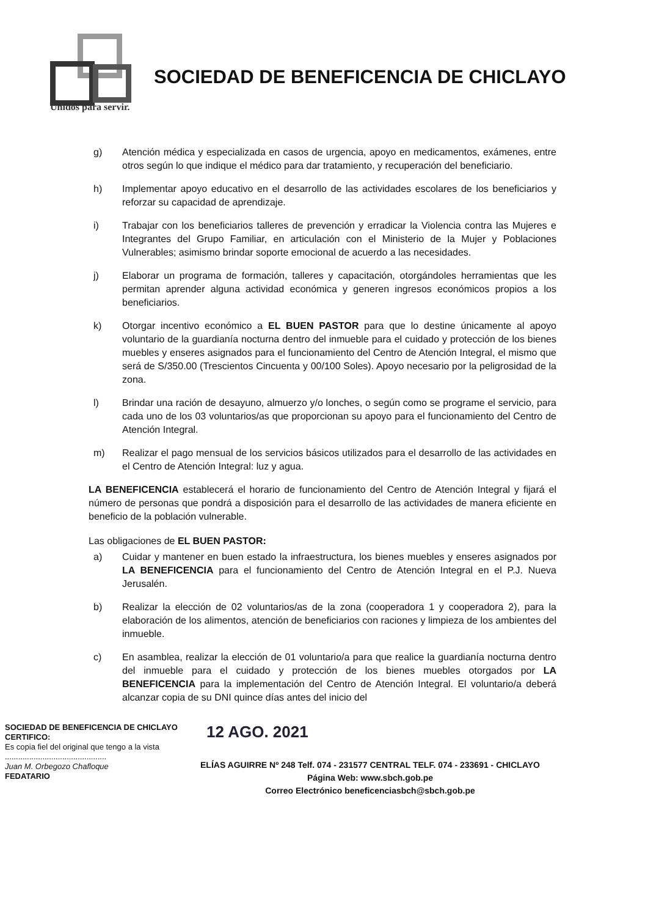SOCIEDAD DE BENEFICENCIA DE CHICLAYO
Unidos para servir.
g) Atención médica y especializada en casos de urgencia, apoyo en medicamentos, exámenes, entre otros según lo que indique el médico para dar tratamiento, y recuperación del beneficiario.
h) Implementar apoyo educativo en el desarrollo de las actividades escolares de los beneficiarios y reforzar su capacidad de aprendizaje.
i) Trabajar con los beneficiarios talleres de prevención y erradicar la Violencia contra las Mujeres e Integrantes del Grupo Familiar, en articulación con el Ministerio de la Mujer y Poblaciones Vulnerables; asimismo brindar soporte emocional de acuerdo a las necesidades.
j) Elaborar un programa de formación, talleres y capacitación, otorgándoles herramientas que les permitan aprender alguna actividad económica y generen ingresos económicos propios a los beneficiarios.
k) Otorgar incentivo económico a EL BUEN PASTOR para que lo destine únicamente al apoyo voluntario de la guardianía nocturna dentro del inmueble para el cuidado y protección de los bienes muebles y enseres asignados para el funcionamiento del Centro de Atención Integral, el mismo que será de S/350.00 (Trescientos Cincuenta y 00/100 Soles). Apoyo necesario por la peligrosidad de la zona.
l) Brindar una ración de desayuno, almuerzo y/o lonches, o según como se programe el servicio, para cada uno de los 03 voluntarios/as que proporcionan su apoyo para el funcionamiento del Centro de Atención Integral.
m) Realizar el pago mensual de los servicios básicos utilizados para el desarrollo de las actividades en el Centro de Atención Integral: luz y agua.
LA BENEFICENCIA establecerá el horario de funcionamiento del Centro de Atención Integral y fijará el número de personas que pondrá a disposición para el desarrollo de las actividades de manera eficiente en beneficio de la población vulnerable.
Las obligaciones de EL BUEN PASTOR:
a) Cuidar y mantener en buen estado la infraestructura, los bienes muebles y enseres asignados por LA BENEFICENCIA para el funcionamiento del Centro de Atención Integral en el P.J. Nueva Jerusalén.
b) Realizar la elección de 02 voluntarios/as de la zona (cooperadora 1 y cooperadora 2), para la elaboración de los alimentos, atención de beneficiarios con raciones y limpieza de los ambientes del inmueble.
c) En asamblea, realizar la elección de 01 voluntario/a para que realice la guardianía nocturna dentro del inmueble para el cuidado y protección de los bienes muebles otorgados por LA BENEFICENCIA para la implementación del Centro de Atención Integral. El voluntario/a deberá alcanzar copia de su DNI quince días antes del inicio del
SOCIEDAD DE BENEFICENCIA DE CHICLAYO
CERTIFICO:
Es copia fiel del original que tengo a la vista
..............................................
Juan M. Orbegozo Chafloque
FEDATARIO
12 AGO. 2021
ELÍAS AGUIRRE Nº 248 Telf. 074 - 231577 CENTRAL TELF. 074 - 233691 - CHICLAYO
Página Web: www.sbch.gob.pe
Correo Electrónico beneficenciasbch@sbch.gob.pe